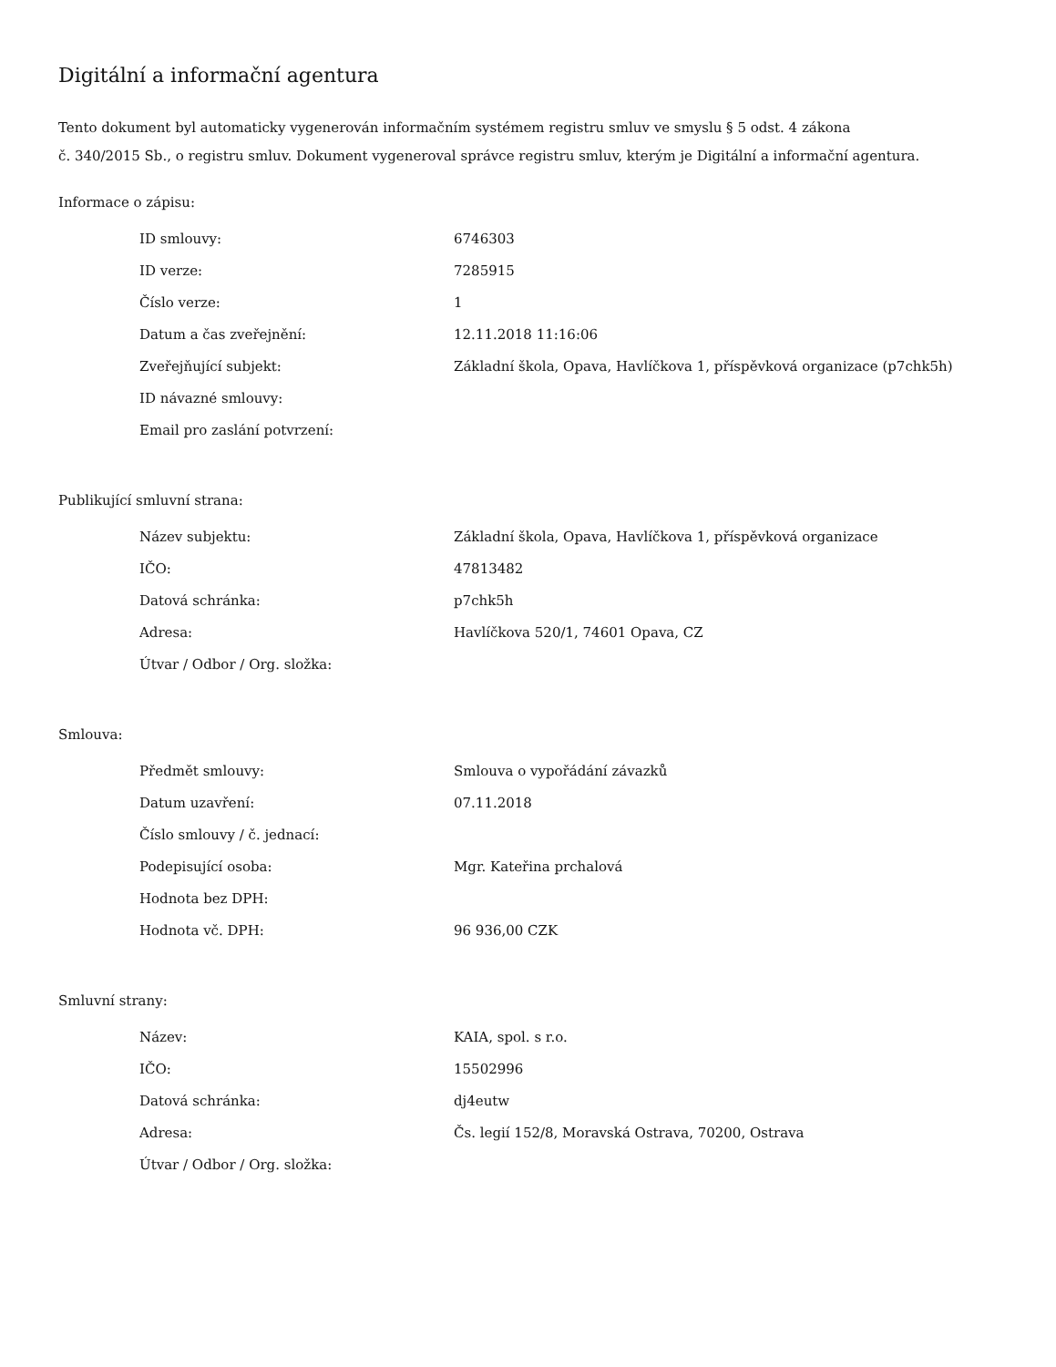Digitální a informační agentura
Tento dokument byl automaticky vygenerován informačním systémem registru smluv ve smyslu § 5 odst. 4 zákona
č. 340/2015 Sb., o registru smluv. Dokument vygeneroval správce registru smluv, kterým je Digitální a informační agentura.
Informace o zápisu:
| ID smlouvy: | 6746303 |
| ID verze: | 7285915 |
| Číslo verze: | 1 |
| Datum a čas zveřejnění: | 12.11.2018 11:16:06 |
| Zveřejňující subjekt: | Základní škola, Opava, Havlíčkova 1, příspěvková organizace (p7chk5h) |
| ID návazné smlouvy: | |
| Email pro zaslání potvrzení: | |
Publikující smluvní strana:
| Název subjektu: | Základní škola, Opava, Havlíčkova 1, příspěvková organizace |
| IČO: | 47813482 |
| Datová schránka: | p7chk5h |
| Adresa: | Havlíčkova 520/1, 74601 Opava, CZ |
| Útvar / Odbor / Org. složka: | |
Smlouva:
| Předmět smlouvy: | Smlouva o vypořádání závazků |
| Datum uzavření: | 07.11.2018 |
| Číslo smlouvy / č. jednací: | |
| Podepisující osoba: | Mgr. Kateřina prchalová |
| Hodnota bez DPH: | |
| Hodnota vč. DPH: | 96 936,00 CZK |
Smluvní strany:
| Název: | KAIA, spol. s r.o. |
| IČO: | 15502996 |
| Datová schránka: | dj4eutw |
| Adresa: | Čs. legií 152/8, Moravská Ostrava, 70200, Ostrava |
| Útvar / Odbor / Org. složka: | |